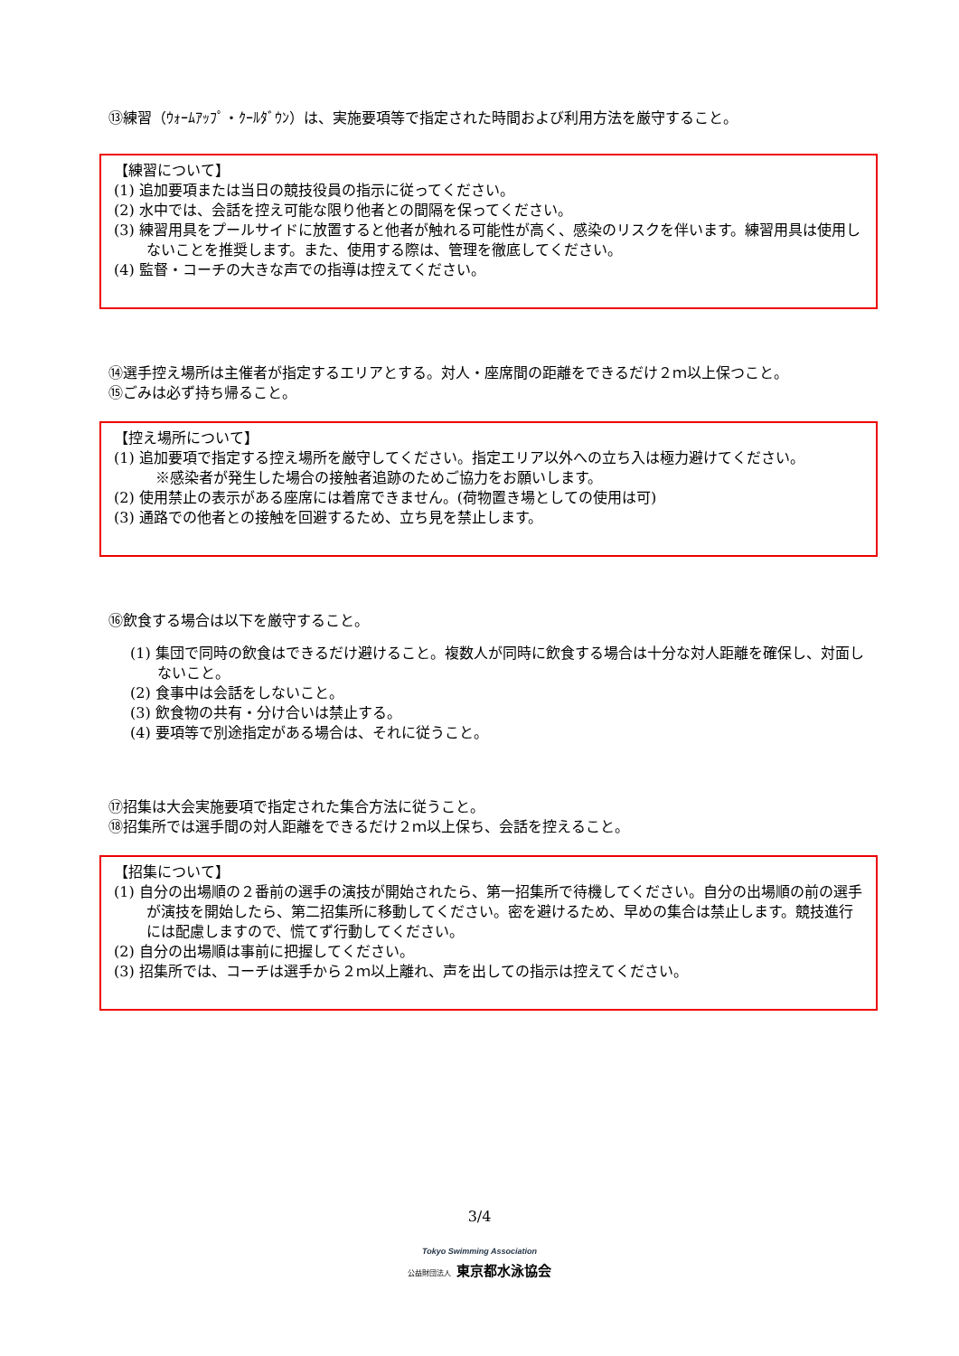⑬練習（ｳｫｰﾑｱｯﾌﾟ・ｸｰﾙﾀﾞｳﾝ）は、実施要項等で指定された時間および利用方法を厳守すること。
【練習について】
(1) 追加要項または当日の競技役員の指示に従ってください。
(2) 水中では、会話を控え可能な限り他者との間隔を保ってください。
(3) 練習用具をプールサイドに放置すると他者が触れる可能性が高く、感染のリスクを伴います。練習用具は使用しないことを推奨します。また、使用する際は、管理を徹底してください。
(4) 監督・コーチの大きな声での指導は控えてください。
⑭選手控え場所は主催者が指定するエリアとする。対人・座席間の距離をできるだけ２ｍ以上保つこと。
⑮ごみは必ず持ち帰ること。
【控え場所について】
(1) 追加要項で指定する控え場所を厳守してください。指定エリア以外への立ち入は極力避けてください。
※感染者が発生した場合の接触者追跡のためご協力をお願いします。
(2) 使用禁止の表示がある座席には着席できません。(荷物置き場としての使用は可)
(3) 通路での他者との接触を回避するため、立ち見を禁止します。
⑯飲食する場合は以下を厳守すること。
(1) 集団で同時の飲食はできるだけ避けること。複数人が同時に飲食する場合は十分な対人距離を確保し、対面しないこと。
(2) 食事中は会話をしないこと。
(3) 飲食物の共有・分け合いは禁止する。
(4) 要項等で別途指定がある場合は、それに従うこと。
⑰招集は大会実施要項で指定された集合方法に従うこと。
⑱招集所では選手間の対人距離をできるだけ２ｍ以上保ち、会話を控えること。
【招集について】
(1) 自分の出場順の２番前の選手の演技が開始されたら、第一招集所で待機してください。自分の出場順の前の選手が演技を開始したら、第二招集所に移動してください。密を避けるため、早めの集合は禁止します。競技進行には配慮しますので、慌てず行動してください。
(2) 自分の出場順は事前に把握してください。
(3) 招集所では、コーチは選手から２ｍ以上離れ、声を出しての指示は控えてください。
3/4
Tokyo Swimming Association
公益財団法人 東京都水泳協会